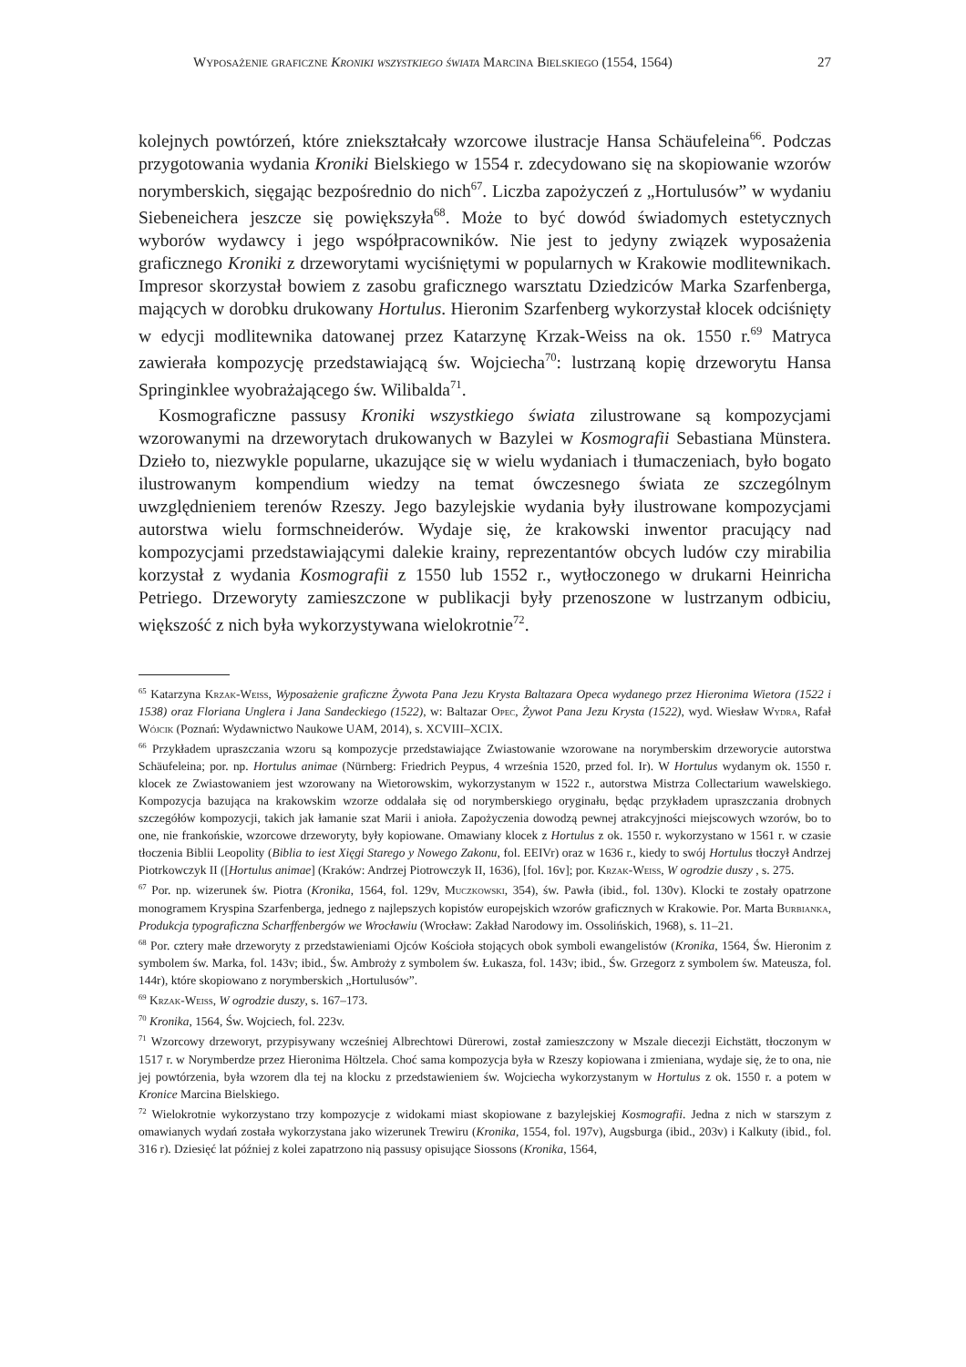Wyposażenie graficzne Kroniki wszystkiego świata Marcina Bielskiego (1554, 1564) 27
kolejnych powtórzeń, które zniekształcały wzorcowe ilustracje Hansa Schäufeleina<sup>66</sup>. Podczas przygotowania wydania Kroniki Bielskiego w 1554 r. zdecydowano się na skopiowanie wzorów norymberskich, sięgając bezpośrednio do nich<sup>67</sup>. Liczba zapożyczeń z „Hortulusów” w wydaniu Siebeneichera jeszcze się powiększyła<sup>68</sup>. Może to być dowód świadomych estetycznych wyborów wydawcy i jego współpracowników. Nie jest to jedyny związek wyposażenia graficznego Kroniki z drzeworytami wyciśniętymi w popularnych w Krakowie modlitewnikach. Impresor skorzystał bowiem z zasobu graficznego warsztatu Dziedziców Marka Szarfenberga, mających w dorobku drukowany Hortulus. Hieronim Szarfenberg wykorzystał klocek odciśnięty w edycji modlitewnika datowanej przez Katarzynę Krzak-Weiss na ok. 1550 r.<sup>69</sup> Matryca zawierała kompozycję przedstawiającą św. Wojciecha<sup>70</sup>: lustrzaną kopię drzeworytu Hansa Springinklee wyobrażającego św. Wilibalda<sup>71</sup>.
Kosmograficzne passusy Kroniki wszystkiego świata zilustrowane są kompozycjami wzorowanymi na drzeworytach drukowanych w Bazylei w Kosmografii Sebastiana Münstera. Dzieło to, niezwykle popularne, ukazujące się w wielu wydaniach i tłumaczeniach, było bogato ilustrowanym kompendium wiedzy na temat ówczesnego świata ze szczególnym uwzględnieniem terenów Rzeszy. Jego bazylejskie wydania były ilustrowane kompozycjami autorstwa wielu formschneiderów. Wydaje się, że krakowski inwentor pracujący nad kompozycjami przedstawiającymi dalekie krainy, reprezentantów obcych ludów czy mirabilia korzystał z wydania Kosmografii z 1550 lub 1552 r., wytłoczonego w drukarni Heinricha Petriego. Drzeworyty zamieszczone w publikacji były przenoszone w lustrzanym odbiciu, większość z nich była wykorzystywana wielokrotnie<sup>72</sup>.
<sup>65</sup> Katarzyna Krzak-Weiss, Wyposażenie graficzne Żywota Pana Jezu Krysta Baltazara Opeca wydanego przez Hieronima Wietora (1522 i 1538) oraz Floriana Unglera i Jana Sandeckiego (1522), w: Baltazar Opec, Żywot Pana Jezu Krysta (1522), wyd. Wiesław Wydra, Rafał Wójcik (Poznań: Wydawnictwo Naukowe UAM, 2014), s. XCVIII–XCIX.
<sup>66</sup> Przykładem upraszczania wzoru są kompozycje przedstawiające Zwiastowanie wzorowane na norymberskim drzeworycie autorstwa Schäufeleina; por. np. Hortulus animae (Nürnberg: Friedrich Peypus, 4 września 1520, przed fol. Ir). W Hortulus wydanym ok. 1550 r. klocek ze Zwiastowaniem jest wzorowany na Wietorowskim, wykorzystanym w 1522 r., autorstwa Mistrza Collectarium wawelskiego. Kompozycja bazująca na krakowskim wzorze oddalała się od norymberskiego oryginału, będąc przykładem upraszczania drobnych szczegółów kompozycji, takich jak łamanie szat Marii i anioła. Zapożyczenia dowodzą pewnej atrakcyjności miejscowych wzorów, bo to one, nie frankońskie, wzorcowe drzeworyty, były kopiowane. Omawiany klocek z Hortulus z ok. 1550 r. wykorzystano w 1561 r. w czasie tłoczenia Biblii Leopolity (Biblia to iest Xięgi Starego y Nowego Zakonu, fol. EEIVr) oraz w 1636 r., kiedy to swój Hortulus tłoczył Andrzej Piotrkowczyk II ([Hortulus animae] (Kraków: Andrzej Piotrowczyk II, 1636), [fol. 16v]; por. Krzak-Weiss, W ogrodzie duszy , s. 275.
<sup>67</sup> Por. np. wizerunek św. Piotra (Kronika, 1564, fol. 129v, Muczkowski, 354), św. Pawła (ibid., fol. 130v). Klocki te zostały opatrzone monogramem Kryspina Szarfenberga, jednego z najlepszych kopistów europejskich wzorów graficznych w Krakowie. Por. Marta Burbianka, Produkcja typograficzna Scharffenbergów we Wrocławiu (Wrocław: Zakład Narodowy im. Ossolińskich, 1968), s. 11–21.
<sup>68</sup> Por. cztery małe drzeworyty z przedstawieniami Ojców Kościoła stojących obok symboli ewangelistów (Kronika, 1564, Św. Hieronim z symbolem św. Marka, fol. 143v; ibid., Św. Ambroży z symbolem św. Łukasza, fol. 143v; ibid., Św. Grzegorz z symbolem św. Mateusza, fol. 144r), które skopiowano z norymberskich „Hortulusów”.
<sup>69</sup> Krzak-Weiss, W ogrodzie duszy, s. 167–173.
<sup>70</sup> Kronika, 1564, Św. Wojciech, fol. 223v.
<sup>71</sup> Wzorcowy drzeworyt, przypisywany wcześniej Albrechtowi Dürerowi, został zamieszczony w Mszale diecezji Eichstätt, tłoczonym w 1517 r. w Norymberdze przez Hieronima Höltzela. Choć sama kompozycja była w Rzeszy kopiowana i zmieniana, wydaje się, że to ona, nie jej powtórzenia, była wzorem dla tej na klocku z przedstawieniem św. Wojciecha wykorzystanym w Hortulus z ok. 1550 r. a potem w Kronice Marcina Bielskiego.
<sup>72</sup> Wielokrotnie wykorzystano trzy kompozycje z widokami miast skopiowane z bazylejskiej Kosmografii. Jedna z nich w starszym z omawianych wydań została wykorzystana jako wizerunek Trewiru (Kronika, 1554, fol. 197v), Augsburga (ibid., 203v) i Kalkuty (ibid., fol. 316 r). Dziesięć lat później z kolei zapatrzono nią passusy opisujące Siossons (Kronika, 1564,